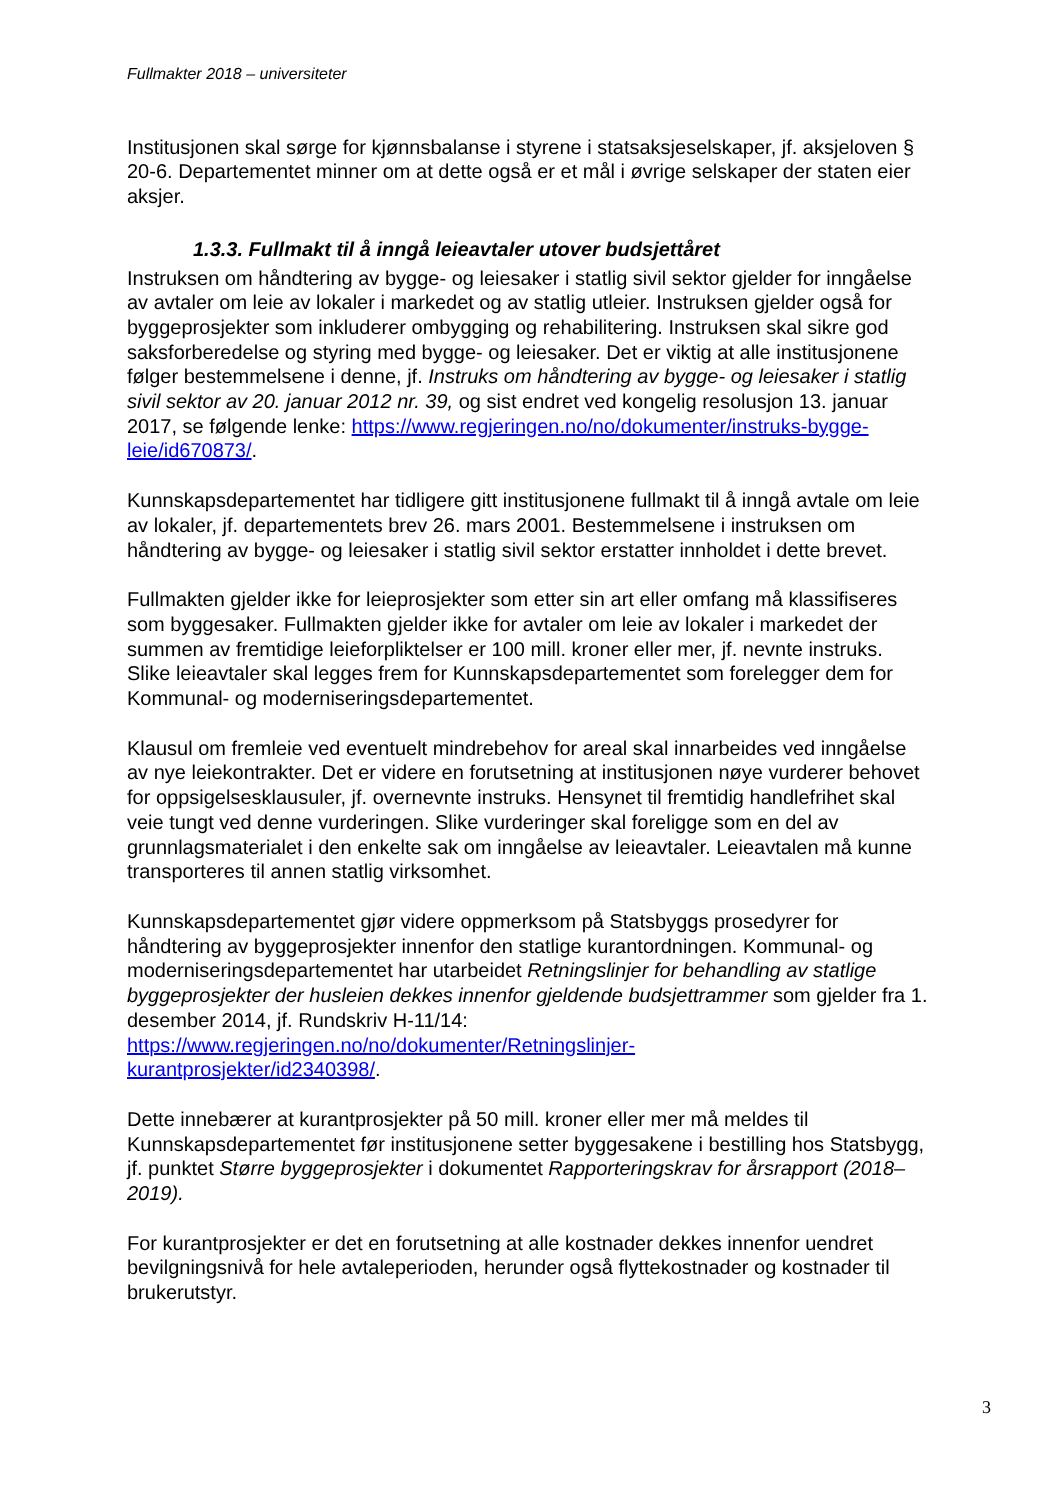Fullmakter 2018 – universiteter
Institusjonen skal sørge for kjønnsbalanse i styrene i statsaksjeselskaper, jf. aksjeloven § 20-6. Departementet minner om at dette også er et mål i øvrige selskaper der staten eier aksjer.
1.3.3. Fullmakt til å inngå leieavtaler utover budsjettåret
Instruksen om håndtering av bygge- og leiesaker i statlig sivil sektor gjelder for inngåelse av avtaler om leie av lokaler i markedet og av statlig utleier. Instruksen gjelder også for byggeprosjekter som inkluderer ombygging og rehabilitering. Instruksen skal sikre god saksforberedelse og styring med bygge- og leiesaker. Det er viktig at alle institusjonene følger bestemmelsene i denne, jf. Instruks om håndtering av bygge- og leiesaker i statlig sivil sektor av 20. januar 2012 nr. 39, og sist endret ved kongelig resolusjon 13. januar 2017, se følgende lenke: https://www.regjeringen.no/no/dokumenter/instruks-bygge-leie/id670873/.
Kunnskapsdepartementet har tidligere gitt institusjonene fullmakt til å inngå avtale om leie av lokaler, jf. departementets brev 26. mars 2001. Bestemmelsene i instruksen om håndtering av bygge- og leiesaker i statlig sivil sektor erstatter innholdet i dette brevet.
Fullmakten gjelder ikke for leieprosjekter som etter sin art eller omfang må klassifiseres som byggesaker. Fullmakten gjelder ikke for avtaler om leie av lokaler i markedet der summen av fremtidige leieforpliktelser er 100 mill. kroner eller mer, jf. nevnte instruks. Slike leieavtaler skal legges frem for Kunnskapsdepartementet som forelegger dem for Kommunal- og moderniseringsdepartementet.
Klausul om fremleie ved eventuelt mindrebehov for areal skal innarbeides ved inngåelse av nye leiekontrakter. Det er videre en forutsetning at institusjonen nøye vurderer behovet for oppsigelsesklausuler, jf. overnevnte instruks. Hensynet til fremtidig handlefrihet skal veie tungt ved denne vurderingen. Slike vurderinger skal foreligge som en del av grunnlagsmaterialet i den enkelte sak om inngåelse av leieavtaler. Leieavtalen må kunne transporteres til annen statlig virksomhet.
Kunnskapsdepartementet gjør videre oppmerksom på Statsbyggs prosedyrer for håndtering av byggeprosjekter innenfor den statlige kurantordningen. Kommunal- og moderniseringsdepartementet har utarbeidet Retningslinjer for behandling av statlige byggeprosjekter der husleien dekkes innenfor gjeldende budsjettrammer som gjelder fra 1. desember 2014, jf. Rundskriv H-11/14:
https://www.regjeringen.no/no/dokumenter/Retningslinjer-
kurantprosjekter/id2340398/.
Dette innebærer at kurantprosjekter på 50 mill. kroner eller mer må meldes til Kunnskapsdepartementet før institusjonene setter byggesakene i bestilling hos Statsbygg, jf. punktet Større byggeprosjekter i dokumentet Rapporteringskrav for årsrapport (2018–2019).
For kurantprosjekter er det en forutsetning at alle kostnader dekkes innenfor uendret bevilgningsnivå for hele avtaleperioden, herunder også flyttekostnader og kostnader til brukerutstyr.
3